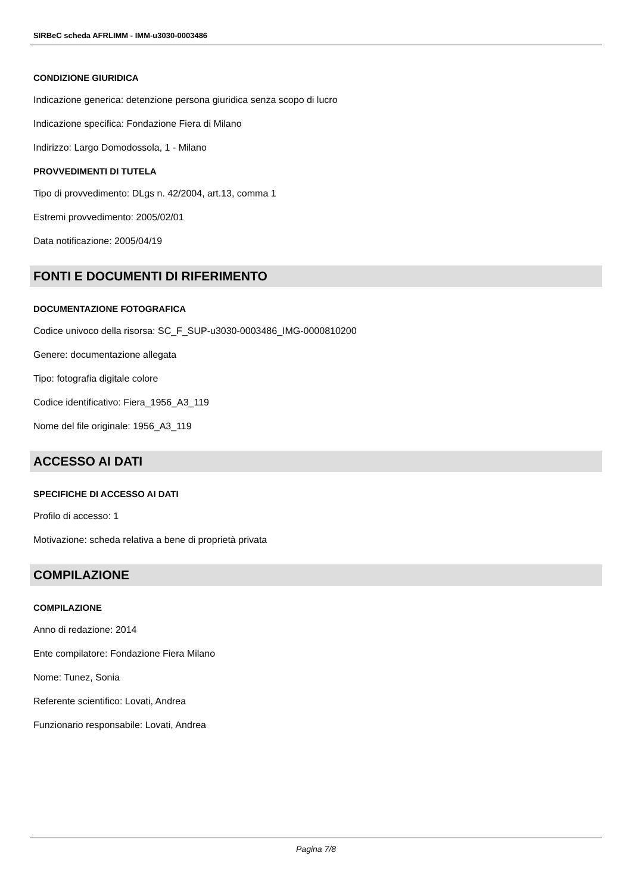SIRBeC scheda AFRLIMM - IMM-u3030-0003486
CONDIZIONE GIURIDICA
Indicazione generica: detenzione persona giuridica senza scopo di lucro
Indicazione specifica: Fondazione Fiera di Milano
Indirizzo: Largo Domodossola, 1 - Milano
PROVVEDIMENTI DI TUTELA
Tipo di provvedimento: DLgs n. 42/2004, art.13, comma 1
Estremi provvedimento: 2005/02/01
Data notificazione: 2005/04/19
FONTI E DOCUMENTI DI RIFERIMENTO
DOCUMENTAZIONE FOTOGRAFICA
Codice univoco della risorsa: SC_F_SUP-u3030-0003486_IMG-0000810200
Genere: documentazione allegata
Tipo: fotografia digitale colore
Codice identificativo: Fiera_1956_A3_119
Nome del file originale: 1956_A3_119
ACCESSO AI DATI
SPECIFICHE DI ACCESSO AI DATI
Profilo di accesso: 1
Motivazione: scheda relativa a bene di proprietà privata
COMPILAZIONE
COMPILAZIONE
Anno di redazione: 2014
Ente compilatore: Fondazione Fiera Milano
Nome: Tunez, Sonia
Referente scientifico: Lovati, Andrea
Funzionario responsabile: Lovati, Andrea
Pagina 7/8